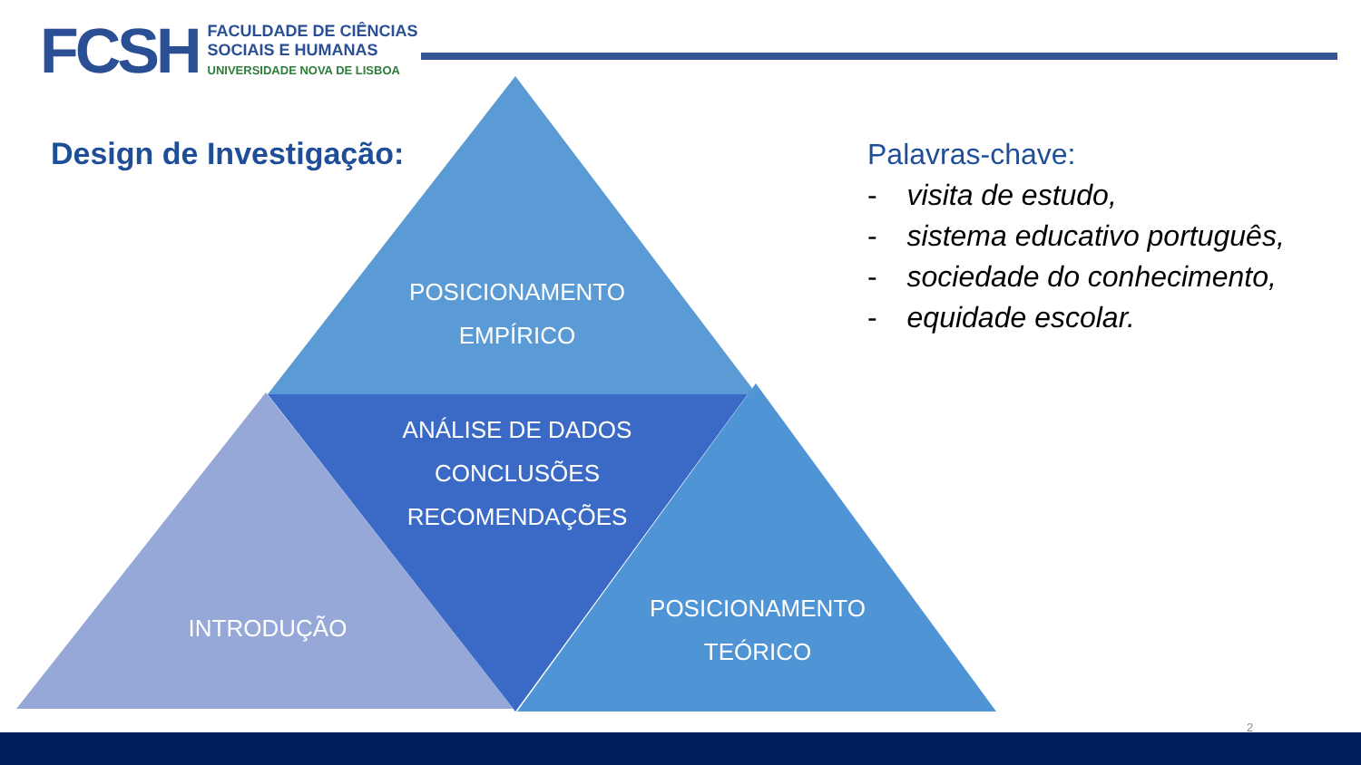FCSH
FACULDADE DE CIÊNCIAS
SOCIAIS E HUMANAS
UNIVERSIDADE NOVA DE LISBOA
Design de Investigação:
Palavras-chave:
- visita de estudo,
- sistema educativo português,
- sociedade do conhecimento,
- equidade escolar.
POSICIONAMENTO
EMPÍRICO
ANÁLISE DE DADOS
CONCLUSÕES
RECOMENDAÇÕES
INTRODUÇÃO
POSICIONAMENTO
TEÓRICO
2